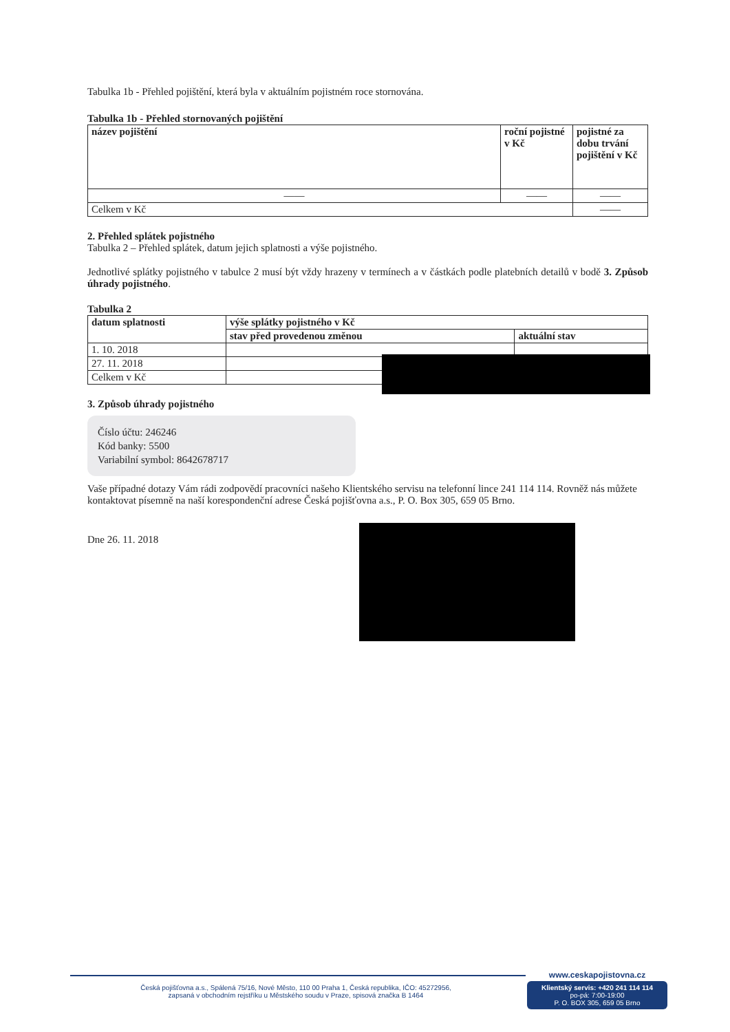Tabulka 1b - Přehled pojištění, která byla v aktuálním pojistném roce stornována.
Tabulka 1b - Přehled stornovaných pojištění
| název pojištění | roční pojistné v Kč | pojistné za dobu trvání pojištění v Kč |
| --- | --- | --- |
| —— | —— | —— |
| Celkem v Kč | | —— |
2. Přehled splátek pojistného
Tabulka 2 – Přehled splátek, datum jejich splatnosti a výše pojistného.
Jednotlivé splátky pojistného v tabulce 2 musí být vždy hrazeny v termínech a v částkách podle platebních detailů v bodě 3. Způsob úhrady pojistného.
Tabulka 2
| datum splatnosti | výše splátky pojistného v Kč | |
| --- | --- | --- |
| | stav před provedenou změnou | aktuální stav |
| 1. 10. 2018 | | |
| 27. 11. 2018 | | |
| Celkem v Kč | | |
3. Způsob úhrady pojistného
Číslo účtu: 246246
Kód banky: 5500
Variabilní symbol: 8642678717
Vaše případné dotazy Vám rádi zodpovědí pracovníci našeho Klientského servisu na telefonní lince 241 114 114. Rovněž nás můžete kontaktovat písemně na naší korespondenční adrese Česká pojišťovna a.s., P. O. Box 305, 659 05 Brno.
Dne 26. 11. 2018
Česká pojišťovna a.s., Spálená 75/16, Nové Město, 110 00 Praha 1, Česká republika, IČO: 45272956,
zapsaná v obchodním rejstříku u Městského soudu v Praze, spisová značka B 1464
www.ceskapojistovna.cz
Klientský servis: +420 241 114 114
po-pá: 7:00-19:00
P. O. BOX 305, 659 05 Brno